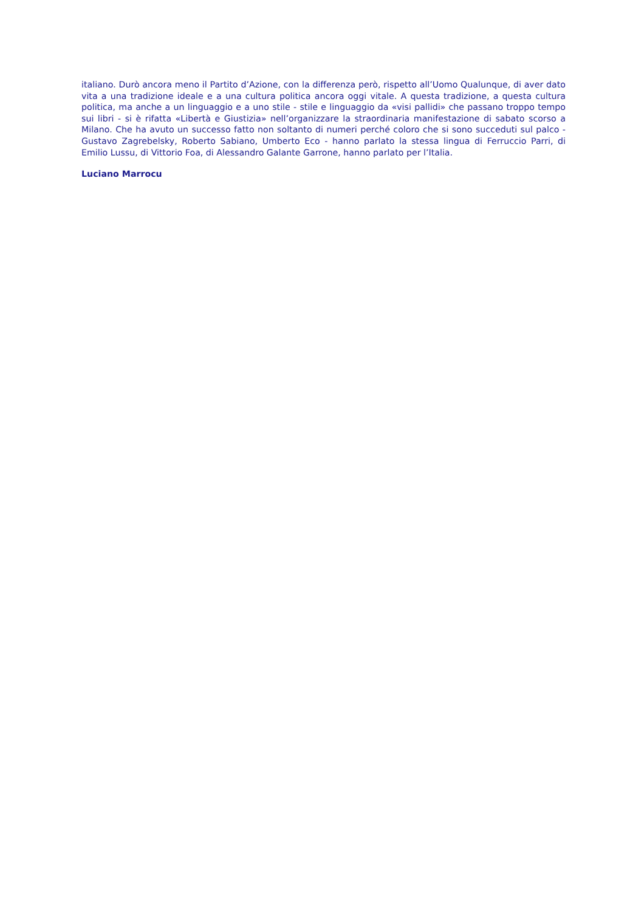italiano. Durò ancora meno il Partito d’Azione, con la differenza però, rispetto all’Uomo Qualunque, di aver dato vita a una tradizione ideale e a una cultura politica ancora oggi vitale. A questa tradizione, a questa cultura politica, ma anche a un linguaggio e a uno stile - stile e linguaggio da «visi pallidi» che passano troppo tempo sui libri - si è rifatta «Libertà e Giustizia» nell’organizzare la straordinaria manifestazione di sabato scorso a Milano. Che ha avuto un successo fatto non soltanto di numeri perché coloro che si sono succeduti sul palco - Gustavo Zagrebelsky, Roberto Sabiano, Umberto Eco - hanno parlato la stessa lingua di Ferruccio Parri, di Emilio Lussu, di Vittorio Foa, di Alessandro Galante Garrone, hanno parlato per l’Italia.
Luciano Marrocu